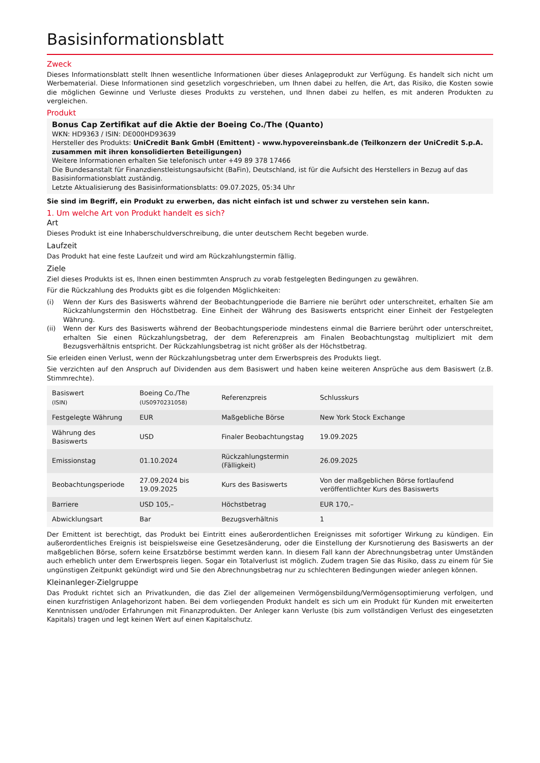Basisinformationsblatt
Zweck
Dieses Informationsblatt stellt Ihnen wesentliche Informationen über dieses Anlageprodukt zur Verfügung. Es handelt sich nicht um Werbematerial. Diese Informationen sind gesetzlich vorgeschrieben, um Ihnen dabei zu helfen, die Art, das Risiko, die Kosten sowie die möglichen Gewinne und Verluste dieses Produkts zu verstehen, und Ihnen dabei zu helfen, es mit anderen Produkten zu vergleichen.
Produkt
Bonus Cap Zertifikat auf die Aktie der Boeing Co./The (Quanto)
WKN: HD9363 / ISIN: DE000HD93639
Hersteller des Produkts: UniCredit Bank GmbH (Emittent) - www.hypovereinsbank.de (Teilkonzern der UniCredit S.p.A. zusammen mit ihren konsolidierten Beteiligungen)
Weitere Informationen erhalten Sie telefonisch unter +49 89 378 17466
Die Bundesanstalt für Finanzdienstleistungsaufsicht (BaFin), Deutschland, ist für die Aufsicht des Herstellers in Bezug auf das Basisinformationsblatt zuständig.
Letzte Aktualisierung des Basisinformationsblatts: 09.07.2025, 05:34 Uhr
Sie sind im Begriff, ein Produkt zu erwerben, das nicht einfach ist und schwer zu verstehen sein kann.
1. Um welche Art von Produkt handelt es sich?
Art
Dieses Produkt ist eine Inhaberschuldverschreibung, die unter deutschem Recht begeben wurde.
Laufzeit
Das Produkt hat eine feste Laufzeit und wird am Rückzahlungstermin fällig.
Ziele
Ziel dieses Produkts ist es, Ihnen einen bestimmten Anspruch zu vorab festgelegten Bedingungen zu gewähren.
Für die Rückzahlung des Produkts gibt es die folgenden Möglichkeiten:
(i) Wenn der Kurs des Basiswerts während der Beobachtungperiode die Barriere nie berührt oder unterschreitet, erhalten Sie am Rückzahlungstermin den Höchstbetrag. Eine Einheit der Währung des Basiswerts entspricht einer Einheit der Festgelegten Währung.
(ii) Wenn der Kurs des Basiswerts während der Beobachtungsperiode mindestens einmal die Barriere berührt oder unterschreitet, erhalten Sie einen Rückzahlungsbetrag, der dem Referenzpreis am Finalen Beobachtungstag multipliziert mit dem Bezugsverhältnis entspricht. Der Rückzahlungsbetrag ist nicht größer als der Höchstbetrag.
Sie erleiden einen Verlust, wenn der Rückzahlungsbetrag unter dem Erwerbspreis des Produkts liegt.
Sie verzichten auf den Anspruch auf Dividenden aus dem Basiswert und haben keine weiteren Ansprüche aus dem Basiswert (z.B. Stimmrechte).
| Basiswert (ISIN) | Boeing Co./The (US0970231058) | Referenzpreis | Schlusskurs |
| Festgelegte Währung | EUR | Maßgebliche Börse | New York Stock Exchange |
| Währung des Basiswerts | USD | Finaler Beobachtungstag | 19.09.2025 |
| Emissionstag | 01.10.2024 | Rückzahlungstermin (Fälligkeit) | 26.09.2025 |
| Beobachtungsperiode | 27.09.2024 bis 19.09.2025 | Kurs des Basiswerts | Von der maßgeblichen Börse fortlaufend veröffentlichter Kurs des Basiswerts |
| Barriere | USD 105,– | Höchstbetrag | EUR 170,– |
| Abwicklungsart | Bar | Bezugsverhältnis | 1 |
Der Emittent ist berechtigt, das Produkt bei Eintritt eines außerordentlichen Ereignisses mit sofortiger Wirkung zu kündigen. Ein außerordentliches Ereignis ist beispielsweise eine Gesetzesänderung, oder die Einstellung der Kursnotierung des Basiswerts an der maßgeblichen Börse, sofern keine Ersatzbörse bestimmt werden kann. In diesem Fall kann der Abrechnungsbetrag unter Umständen auch erheblich unter dem Erwerbspreis liegen. Sogar ein Totalverlust ist möglich. Zudem tragen Sie das Risiko, dass zu einem für Sie ungünstigen Zeitpunkt gekündigt wird und Sie den Abrechnungsbetrag nur zu schlechteren Bedingungen wieder anlegen können.
Kleinanleger-Zielgruppe
Das Produkt richtet sich an Privatkunden, die das Ziel der allgemeinen Vermögensbildung/Vermögensoptimierung verfolgen, und einen kurzfristigen Anlagehorizont haben. Bei dem vorliegenden Produkt handelt es sich um ein Produkt für Kunden mit erweiterten Kenntnissen und/oder Erfahrungen mit Finanzprodukten. Der Anleger kann Verluste (bis zum vollständigen Verlust des eingesetzten Kapitals) tragen und legt keinen Wert auf einen Kapitalschutz.